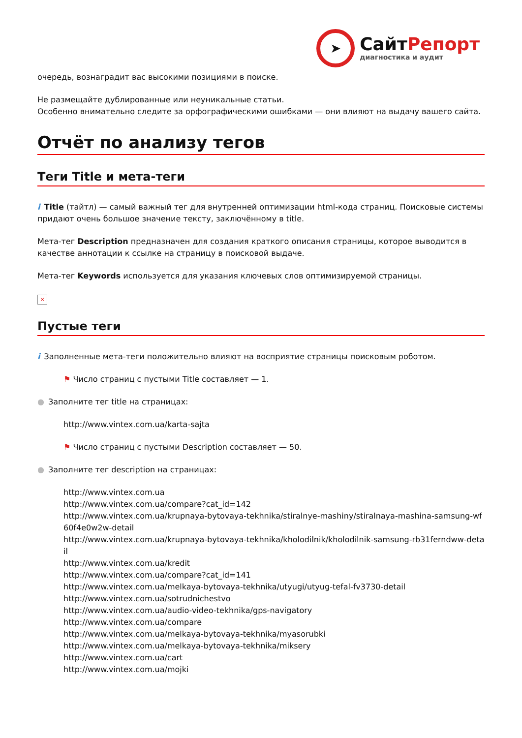➤
СайтРепорт
диагностика и аудит
очередь, вознаградит вас высокими позициями в поиске.
Не размещайте дублированные или неуникальные статьи.
Особенно внимательно следите за орфографическими ошибками — они влияют на выдачу вашего сайта.
Отчёт по анализу тегов
Теги Title и мета-теги
i Title (тайтл) — самый важный тег для внутренней оптимизации html-кода страниц. Поисковые системы придают очень большое значение тексту, заключённому в title.
Мета-тег Description предназначен для создания краткого описания страницы, которое выводится в качестве аннотации к ссылке на страницу в поисковой выдаче.
Мета-тег Keywords используется для указания ключевых слов оптимизируемой страницы.
×
Пустые теги
i Заполненные мета-теги положительно влияют на восприятие страницы поисковым роботом.
⚑ Число страниц с пустыми Title составляет — 1.
● Заполните тег title на страницах:
http://www.vintex.com.ua/karta-sajta
⚑ Число страниц с пустыми Description составляет — 50.
● Заполните тег description на страницах:
http://www.vintex.com.ua
http://www.vintex.com.ua/compare?cat_id=142
http://www.vintex.com.ua/krupnaya-bytovaya-tekhnika/stiralnye-mashiny/stiralnaya-mashina-samsung-wf60f4e0w2w-detail
http://www.vintex.com.ua/krupnaya-bytovaya-tekhnika/kholodilnik/kholodilnik-samsung-rb31ferndww-detail
http://www.vintex.com.ua/kredit
http://www.vintex.com.ua/compare?cat_id=141
http://www.vintex.com.ua/melkaya-bytovaya-tekhnika/utyugi/utyug-tefal-fv3730-detail
http://www.vintex.com.ua/sotrudnichestvo
http://www.vintex.com.ua/audio-video-tekhnika/gps-navigatory
http://www.vintex.com.ua/compare
http://www.vintex.com.ua/melkaya-bytovaya-tekhnika/myasorubki
http://www.vintex.com.ua/melkaya-bytovaya-tekhnika/miksery
http://www.vintex.com.ua/cart
http://www.vintex.com.ua/mojki